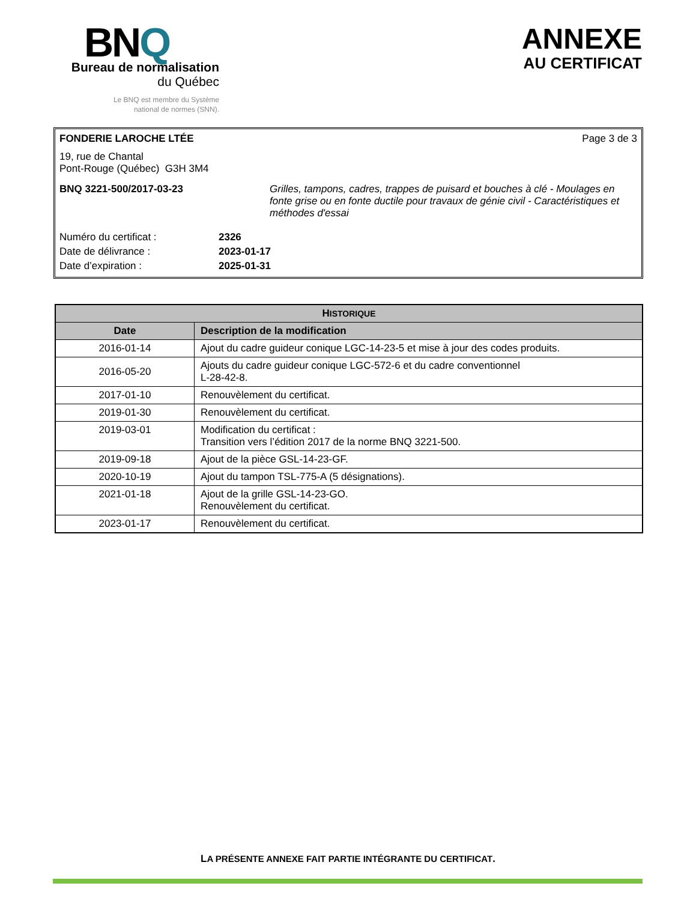BNQ
Bureau de normalisation
du Québec
Le BNQ est membre du Système
national de normes (SNN).
ANNEXE
AU CERTIFICAT
FONDERIE LAROCHE LTÉE Page 3 de 3
19, rue de Chantal
Pont-Rouge (Québec) G3H 3M4
BNQ 3221-500/2017-03-23 Grilles, tampons, cadres, trappes de puisard et bouches à clé - Moulages en fonte grise ou en fonte ductile pour travaux de génie civil - Caractéristiques et méthodes d'essai
| Numéro du certificat : | 2326 |
| Date de délivrance : | 2023-01-17 |
| Date d’expiration : | 2025-01-31 |
| H ISTORIQUE | |
| --- | --- |
| Date | Description de la modification |
| 2016-01-14 | Ajout du cadre guideur conique LGC-14-23-5 et mise à jour des codes produits. |
| 2016-05-20 | Ajouts du cadre guideur conique LGC-572-6 et du cadre conventionnel L-28-42-8. |
| 2017-01-10 | Renouvèlement du certificat. |
| 2019-01-30 | Renouvèlement du certificat. |
| 2019-03-01 | Modification du certificat : Transition vers l’édition 2017 de la norme BNQ 3221-500. |
| 2019-09-18 | Ajout de la pièce GSL-14-23-GF. |
| 2020-10-19 | Ajout du tampon TSL-775-A (5 désignations). |
| 2021-01-18 | Ajout de la grille GSL-14-23-GO. Renouvèlement du certificat. |
| 2023-01-17 | Renouvèlement du certificat. |
LA PRÉSENTE ANNEXE FAIT PARTIE INTÉGRANTE DU CERTIFICAT.